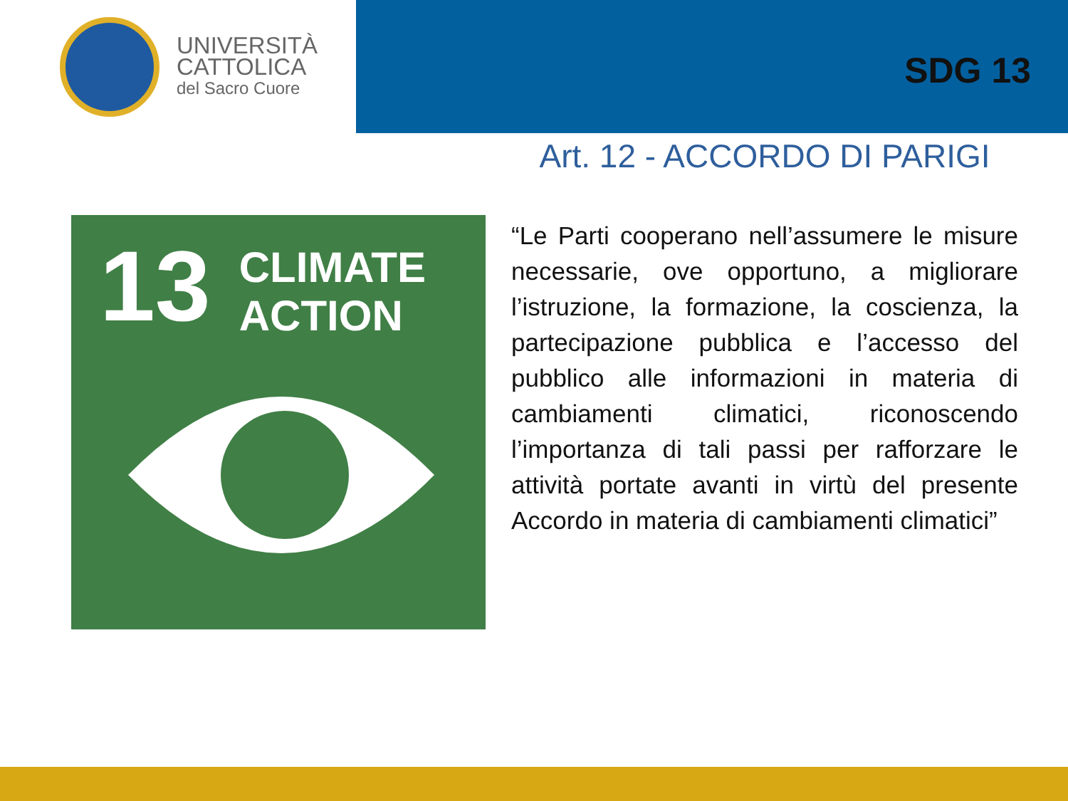UNIVERSITÀ
CATTOLICA
del Sacro Cuore
SDG 13
13
CLIMATE
ACTION
Art. 12 - ACCORDO DI PARIGI
“Le Parti cooperano nell’assumere le misure necessarie, ove opportuno, a migliorare l’istruzione, la formazione, la coscienza, la partecipazione pubblica e l’accesso del pubblico alle informazioni in materia di cambiamenti climatici, riconoscendo l’importanza di tali passi per rafforzare le attività portate avanti in virtù del presente Accordo in materia di cambiamenti climatici”